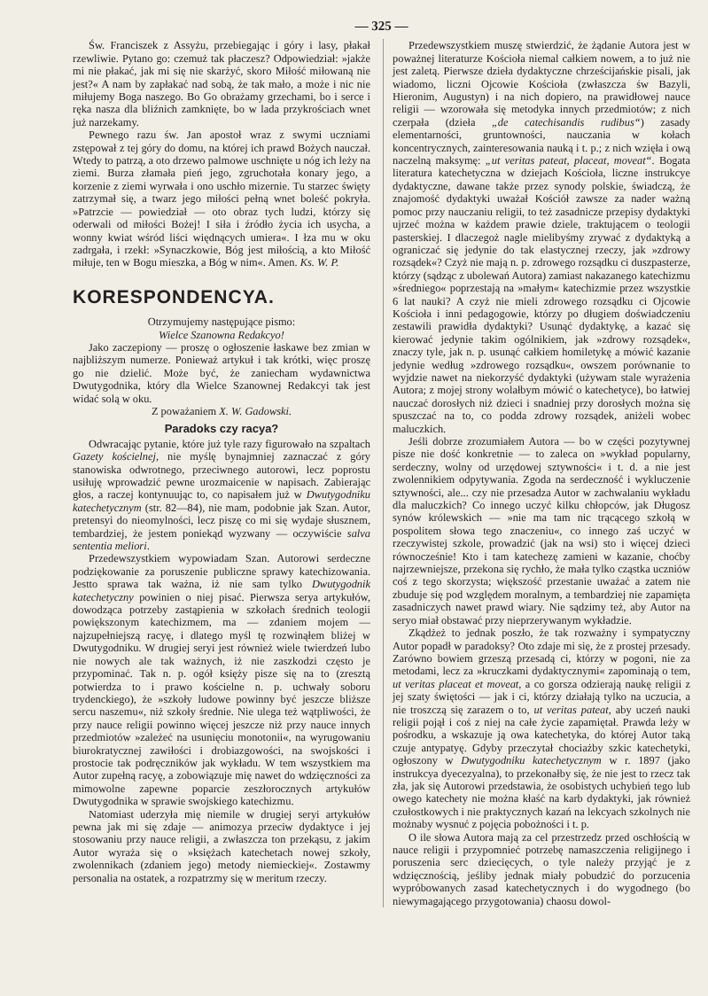— 325 —
Św. Franciszek z Assyżu, przebiegając i góry i lasy, płakał rzewliwie. Pytano go: czemuż tak płaczesz? Odpowiedział: »jakże mi nie płakać, jak mi się nie skarżyć, skoro Miłość miłowaną nie jest?« A nam by zapłakać nad sobą, że tak mało, a może i nic nie miłujemy Boga naszego. Bo Go obrażamy grzechami, bo i serce i ręka nasza dla bliźnich zamknięte, bo w lada przykrościach wnet już narzekamy.
Pewnego razu św. Jan apostoł wraz z swymi uczniami zstępował z tej góry do domu, na której ich prawd Bożych nauczał. Wtedy to patrzą, a oto drzewo palmowe uschnięte u nóg ich leży na ziemi. Burza złamała pień jego, zgruchotała konary jego, a korzenie z ziemi wyrwała i ono uschło mizernie. Tu starzec święty zatrzymał się, a twarz jego miłości pełną wnet boleść pokryła. »Patrzcie — powiedział — oto obraz tych ludzi, którzy się oderwali od miłości Bożej! I siła i źródło życia ich usycha, a wonny kwiat wśród liści więdnących umiera«. I łza mu w oku zadrgała, i rzekł: »Synaczkowie, Bóg jest miłością, a kto Miłość miłuje, ten w Bogu mieszka, a Bóg w nim«. Amen. Ks. W. P.
KORESPONDENCYA.
Otrzymujemy następujące pismo:
Wielce Szanowna Redakcyo!
Jako zaczepiony — proszę o ogłoszenie łaskawe bez zmian w najbliższym numerze. Ponieważ artykuł i tak krótki, więc proszę go nie dzielić. Może być, że zaniecham wydawnictwa Dwutygodnika, który dla Wielce Szanownej Redakcyi tak jest widać solą w oku.
Z poważaniem X. W. Gadowski.
Paradoks czy racya?
Odwracając pytanie, które już tyle razy figurowało na szpaltach Gazety kościelnej, nie myślę bynajmniej zaznaczać z góry stanowiska odwrotnego, przeciwnego autorowi, lecz poprostu usiłuję wprowadzić pewne urozmaicenie w napisach. Zabierając głos, a raczej kontynuując to, co napisałem już w Dwutygodniku katechetycznym (str. 82—84), nie mam, podobnie jak Szan. Autor, pretensyi do nieomylności, lecz piszę co mi się wydaje słusznem, tembardziej, że jestem poniekąd wyzwany — oczywiście salva sententia meliori.
Przedewszystkiem wypowiadam Szan. Autorowi serdeczne podziękowanie za poruszenie publiczne sprawy katechizowania. Jestto sprawa tak ważna, iż nie sam tylko Dwutygodnik katechetyczny powinien o niej pisać. Pierwsza serya artykułów, dowodząca potrzeby zastąpienia w szkołach średnich teologii powiększonym katechizmem, ma — zdaniem mojem — najzupełniejszą racyę, i dlatego myśl tę rozwinąłem bliżej w Dwutygodniku. W drugiej seryi jest również wiele twierdzeń lubo nie nowych ale tak ważnych, iż nie zaszkodzi często je przypominać. Tak n. p. ogół księży pisze się na to (zresztą potwierdza to i prawo kościelne n. p. uchwały soboru trydenckiego), że »szkoły ludowe powinny być jeszcze bliższe sercu naszemu«, niż szkoły średnie. Nie ulega też wątpliwości, że przy nauce religii powinno więcej jeszcze niż przy nauce innych przedmiotów »zależeć na usunięciu monotonii«, na wyrugowaniu biurokratycznej zawiłości i drobiazgowości, na swojskości i prostocie tak podręczników jak wykładu. W tem wszystkiem ma Autor zupełną racyę, a zobowiązuje mię nawet do wdzięczności za mimowolne zapewne poparcie zeszłorocznych artykułów Dwutygodnika w sprawie swojskiego katechizmu.
Natomiast uderzyła mię niemile w drugiej seryi artykułów pewna jak mi się zdaje — animozya przeciw dydaktyce i jej stosowaniu przy nauce religii, a zwłaszcza ton przekąsu, z jakim Autor wyraża się o »księżach katechetach nowej szkoły, zwolennikach (zdaniem jego) metody niemieckiej«. Zostawmy personalia na ostatek, a rozpatrzmy się w meritum rzeczy.
Przedewszystkiem muszę stwierdzić, że żądanie Autora jest w poważnej literaturze Kościoła niemal całkiem nowem, a to już nie jest zaletą. Pierwsze dzieła dydaktyczne chrześcijańskie pisali, jak wiadomo, liczni Ojcowie Kościoła (zwłaszcza św Bazyli, Hieronim, Augustyn) i na nich dopiero, na prawidłowej nauce religii — wzorowała się metodyka innych przedmiotów; z nich czerpała (dzieła „de catechisandis rudibus“) zasady elementarności, gruntowności, nauczania w kołach koncentrycznych, zainteresowania nauką i t. p.; z nich wzięła i ową naczelną maksymę: „ut veritas pateat, placeat, moveat“. Bogata literatura katechetyczna w dziejach Kościoła, liczne instrukcye dydaktyczne, dawane także przez synody polskie, świadczą, że znajomość dydaktyki uważał Kościół zawsze za nader ważną pomoc przy nauczaniu religii, to też zasadnicze przepisy dydaktyki ujrzeć można w każdem prawie dziele, traktującem o teologii pasterskiej. I dlaczegoż nagle mielibyśmy zrywać z dydaktyką a ograniczać się jedynie do tak elastycznej rzeczy, jak »zdrowy rozsądek«? Czyż nie mają n. p. zdrowego rozsądku ci duszpasterze, którzy (sądząc z ubolewań Autora) zamiast nakazanego katechizmu »średniego« poprzestają na »małym« katechizmie przez wszystkie 6 lat nauki? A czyż nie mieli zdrowego rozsądku ci Ojcowie Kościoła i inni pedagogowie, którzy po długiem doświadczeniu zestawili prawidła dydaktyki? Usunąć dydaktykę, a kazać się kierować jedynie takim ogólnikiem, jak »zdrowy rozsądek«, znaczy tyle, jak n. p. usunąć całkiem homiletykę a mówić kazanie jedynie według »zdrowego rozsądku«, owszem porównanie to wyjdzie nawet na niekorzyść dydaktyki (używam stale wyrażenia Autora; z mojej strony wolałbym mówić o katechetyce), bo łatwiej nauczać dorosłych niż dzieci i snadniej przy dorosłych można się spuszczać na to, co podda zdrowy rozsądek, aniżeli wobec maluczkich.
Jeśli dobrze zrozumiałem Autora — bo w części pozytywnej pisze nie dość konkretnie — to zaleca on »wykład popularny, serdeczny, wolny od urzędowej sztywności« i t. d. a nie jest zwolennikiem odpytywania. Zgoda na serdeczność i wykluczenie sztywności, ale... czy nie przesadza Autor w zachwalaniu wykładu dla maluczkich? Co innego uczyć kilku chłopców, jak Długosz synów królewskich — »nie ma tam nic trącącego szkołą w pospolitem słowa tego znaczeniu«, co innego zaś uczyć w rzeczywistej szkole, prowadzić (jak na wsi) sto i więcej dzieci równocześnie! Kto i tam katechezę zamieni w kazanie, choćby najrzewniejsze, przekona się rychło, że mała tylko cząstka uczniów coś z tego skorzysta; większość przestanie uważać a zatem nie zbuduje się pod względem moralnym, a tembardziej nie zapamięta zasadniczych nawet prawd wiary. Nie sądzimy też, aby Autor na seryo miał obstawać przy nieprzerywanym wykładzie.
Zkądżeż to jednak poszło, że tak rozważny i sympatyczny Autor popadł w paradoksy? Oto zdaje mi się, że z prostej przesady. Zarówno bowiem grzeszą przesadą ci, którzy w pogoni, nie za metodami, lecz za »kruczkami dydaktycznymi« zapominają o tem, ut veritas placeat et moveat, a co gorsza odzierają naukę religii z jej szaty świętości — jak i ci, którzy działają tylko na uczucia, a nie troszczą się zarazem o to, ut veritas pateat, aby uczeń nauki religii pojął i coś z niej na całe życie zapamiętał. Prawda leży w pośrodku, a wskazuje ją owa katechetyka, do której Autor taką czuje antypatyę. Gdyby przeczytał chociażby szkic katechetyki, ogłoszony w Dwutygodniku katechetycznym w r. 1897 (jako instrukcya dyecezyalna), to przekonałby się, że nie jest to rzecz tak zła, jak się Autorowi przedstawia, że osobistych uchybień tego lub owego katechety nie można kłaść na karb dydaktyki, jak również czułostkowych i nie praktycznych kazań na lekcyach szkolnych nie możnaby wysnuć z pojęcia pobożności i t. p.
O ile słowa Autora mają za cel przestrzedz przed oschłością w nauce religii i przypomnieć potrzebę namaszczenia religijnego i poruszenia serc dziecięcych, o tyle należy przyjąć je z wdzięcznością, jeśliby jednak miały pobudzić do porzucenia wypróbowanych zasad katechetycznych i do wygodnego (bo niewymagającego przygotowania) chaosu dowol-